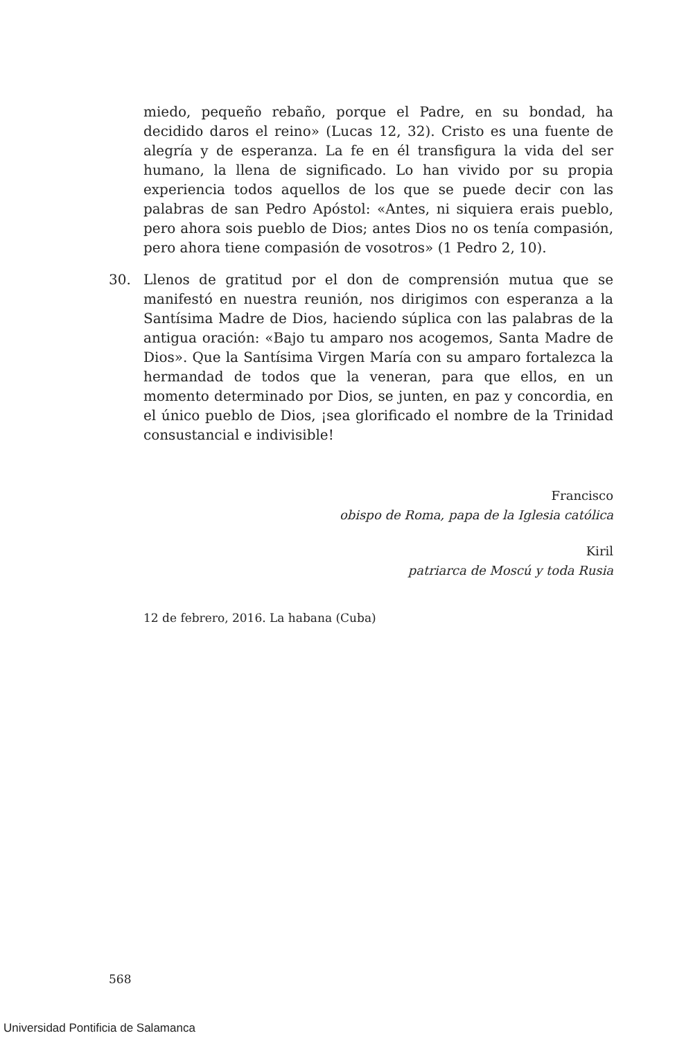miedo, pequeño rebaño, porque el Padre, en su bondad, ha decidido daros el reino» (Lucas 12, 32). Cristo es una fuente de alegría y de esperanza. La fe en él transfigura la vida del ser humano, la llena de significado. Lo han vivido por su propia experiencia todos aquellos de los que se puede decir con las palabras de san Pedro Apóstol: «Antes, ni siquiera erais pueblo, pero ahora sois pueblo de Dios; antes Dios no os tenía compasión, pero ahora tiene compasión de vosotros» (1 Pedro 2, 10).
30. Llenos de gratitud por el don de comprensión mutua que se manifestó en nuestra reunión, nos dirigimos con esperanza a la Santísima Madre de Dios, haciendo súplica con las palabras de la antigua oración: «Bajo tu amparo nos acogemos, Santa Madre de Dios». Que la Santísima Virgen María con su amparo fortalezca la hermandad de todos que la veneran, para que ellos, en un momento determinado por Dios, se junten, en paz y concordia, en el único pueblo de Dios, ¡sea glorificado el nombre de la Trinidad consustancial e indivisible!
Francisco
obispo de Roma, papa de la Iglesia católica
Kiril
patriarca de Moscú y toda Rusia
12 de febrero, 2016. La habana (Cuba)
568
Universidad Pontificia de Salamanca